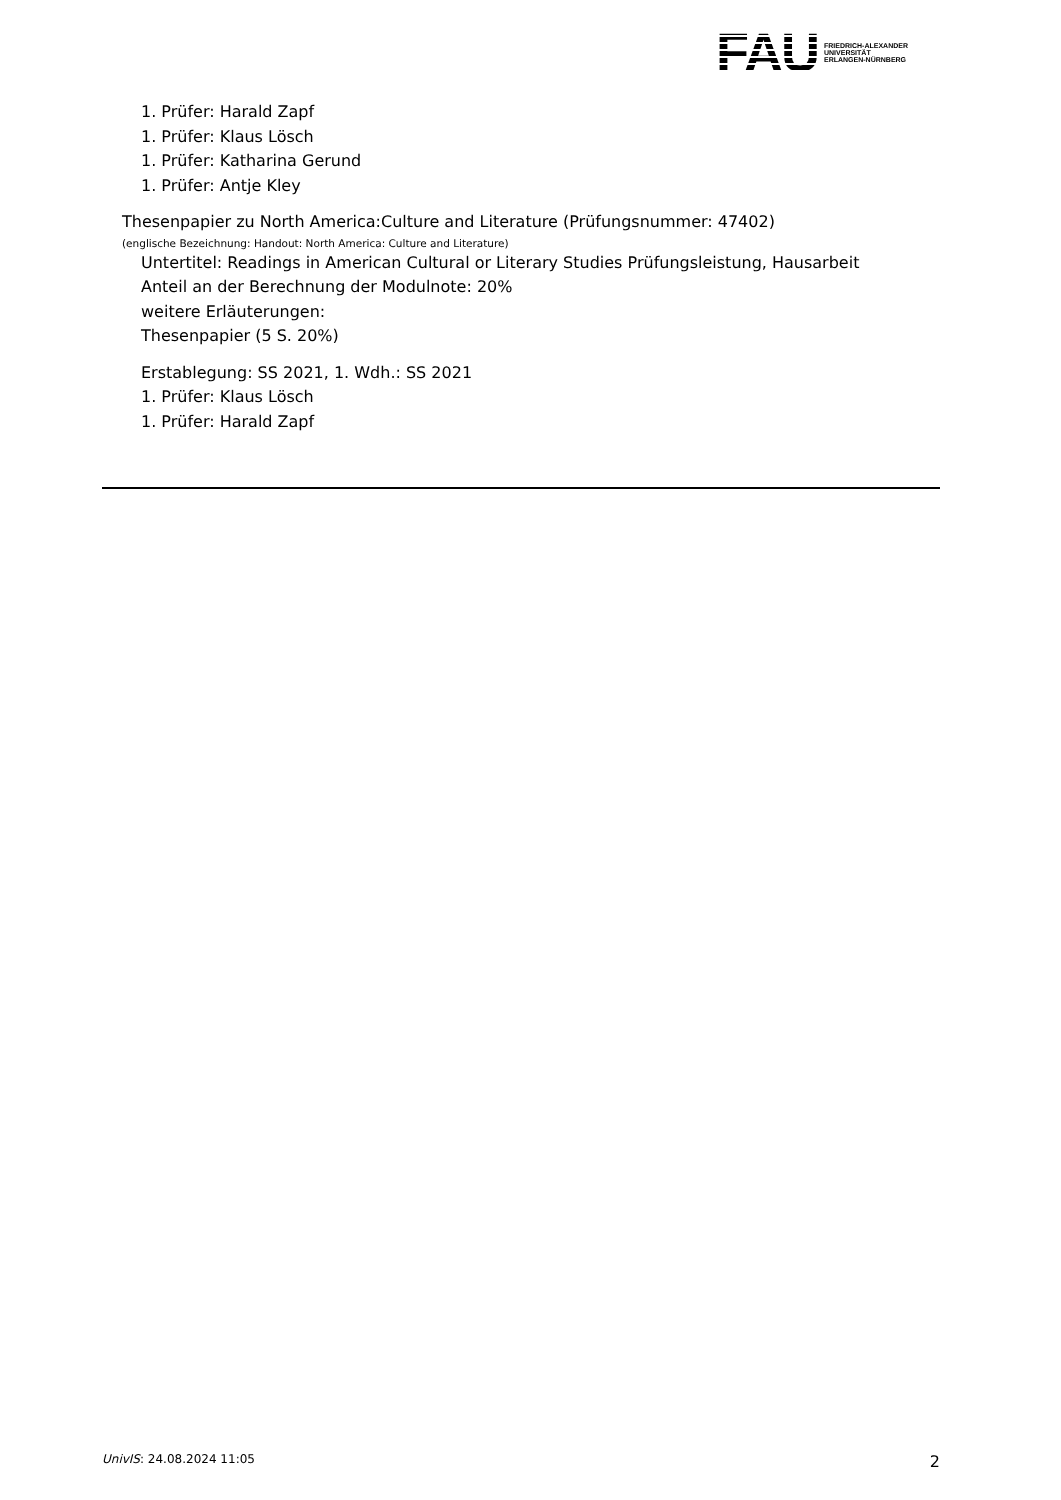FAU
FRIEDRICH-ALEXANDER
UNIVERSITÄT
ERLANGEN-NÜRNBERG
1. Prüfer: Harald Zapf
1. Prüfer: Klaus Lösch
1. Prüfer: Katharina Gerund
1. Prüfer: Antje Kley
Thesenpapier zu North America:Culture and Literature (Prüfungsnummer: 47402)
(englische Bezeichnung: Handout: North America: Culture and Literature)
Untertitel: Readings in American Cultural or Literary Studies Prüfungsleistung, Hausarbeit
Anteil an der Berechnung der Modulnote: 20%
weitere Erläuterungen:
Thesenpapier (5 S. 20%)
Erstablegung: SS 2021, 1. Wdh.: SS 2021
1. Prüfer: Klaus Lösch
1. Prüfer: Harald Zapf
UnivIS: 24.08.2024 11:05 2